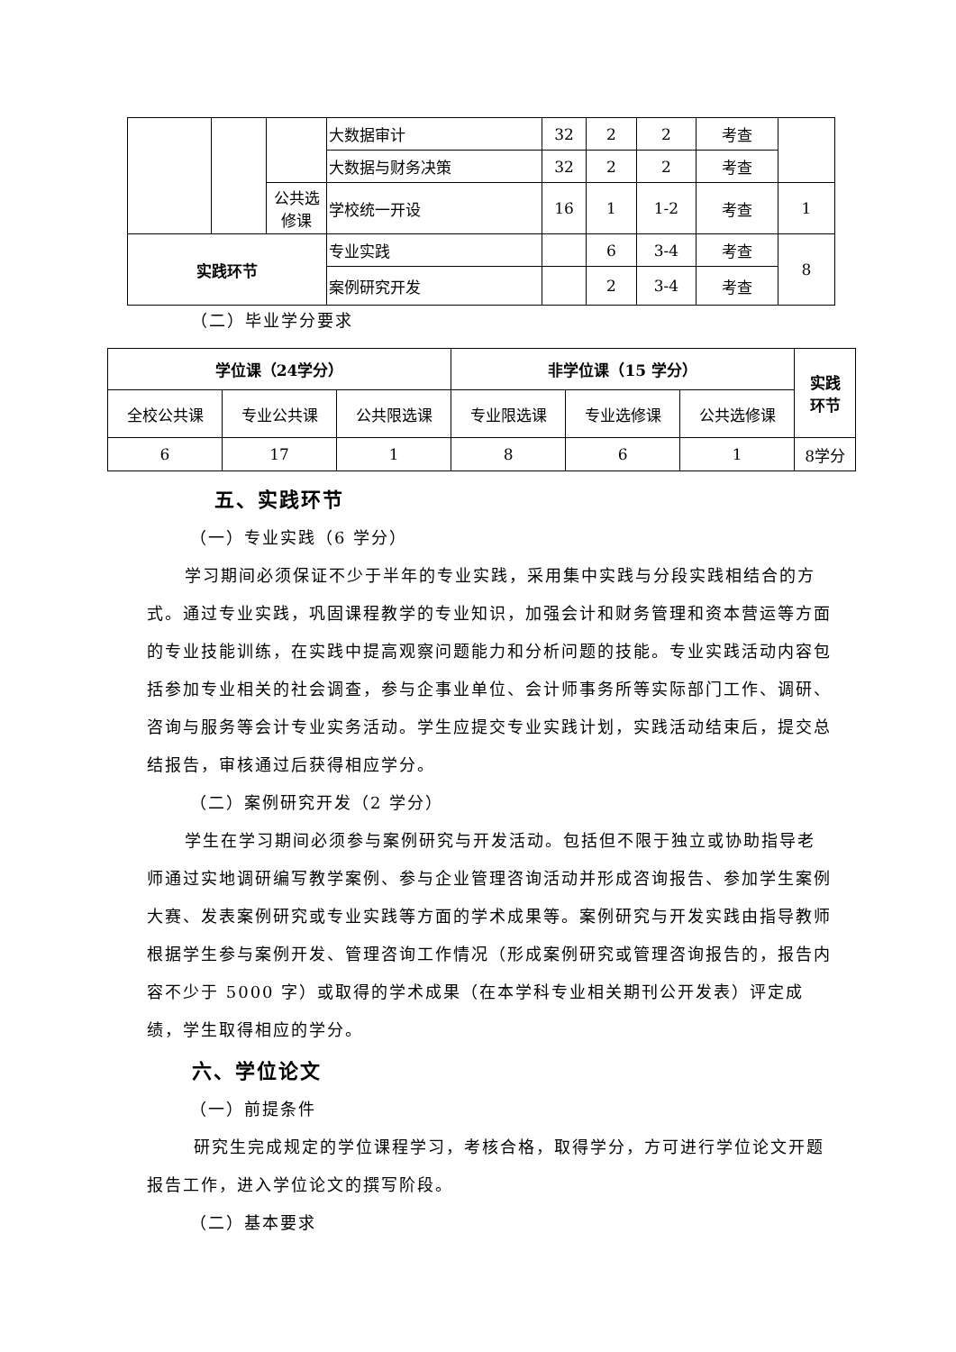| | | | 大数据审计 | 32 | 2 | 2 | 考查 | |
| | | | 大数据与财务决策 | 32 | 2 | 2 | 考查 | |
| | | 公共选 修课 | 学校统一开设 | 16 | 1 | 1-2 | 考查 | 1 |
| 实践环节 | | | 专业实践 | | 6 | 3-4 | 考查 | 8 |
| | | | 案例研究开发 | | 2 | 3-4 | 考查 | |
（二）毕业学分要求
| 学位课（24学分） | | | 非学位课（15 学分） | | | 实践 环节 |
| --- | --- | --- | --- | --- | --- | --- |
| 全校公共课 | 专业公共课 | 公共限选课 | 专业限选课 | 专业选修课 | 公共选修课 | |
| 6 | 17 | 1 | 8 | 6 | 1 | 8学分 |
五、实践环节
（一）专业实践（6 学分）
学习期间必须保证不少于半年的专业实践，采用集中实践与分段实践相结合的方式。通过专业实践，巩固课程教学的专业知识，加强会计和财务管理和资本营运等方面的专业技能训练，在实践中提高观察问题能力和分析问题的技能。专业实践活动内容包括参加专业相关的社会调查，参与企事业单位、会计师事务所等实际部门工作、调研、咨询与服务等会计专业实务活动。学生应提交专业实践计划，实践活动结束后，提交总结报告，审核通过后获得相应学分。
（二）案例研究开发（2 学分）
学生在学习期间必须参与案例研究与开发活动。包括但不限于独立或协助指导老师通过实地调研编写教学案例、参与企业管理咨询活动并形成咨询报告、参加学生案例大赛、发表案例研究或专业实践等方面的学术成果等。案例研究与开发实践由指导教师根据学生参与案例开发、管理咨询工作情况（形成案例研究或管理咨询报告的，报告内容不少于 5000 字）或取得的学术成果（在本学科专业相关期刊公开发表）评定成绩，学生取得相应的学分。
六、学位论文
（一）前提条件
研究生完成规定的学位课程学习，考核合格，取得学分，方可进行学位论文开题报告工作，进入学位论文的撰写阶段。
（二）基本要求